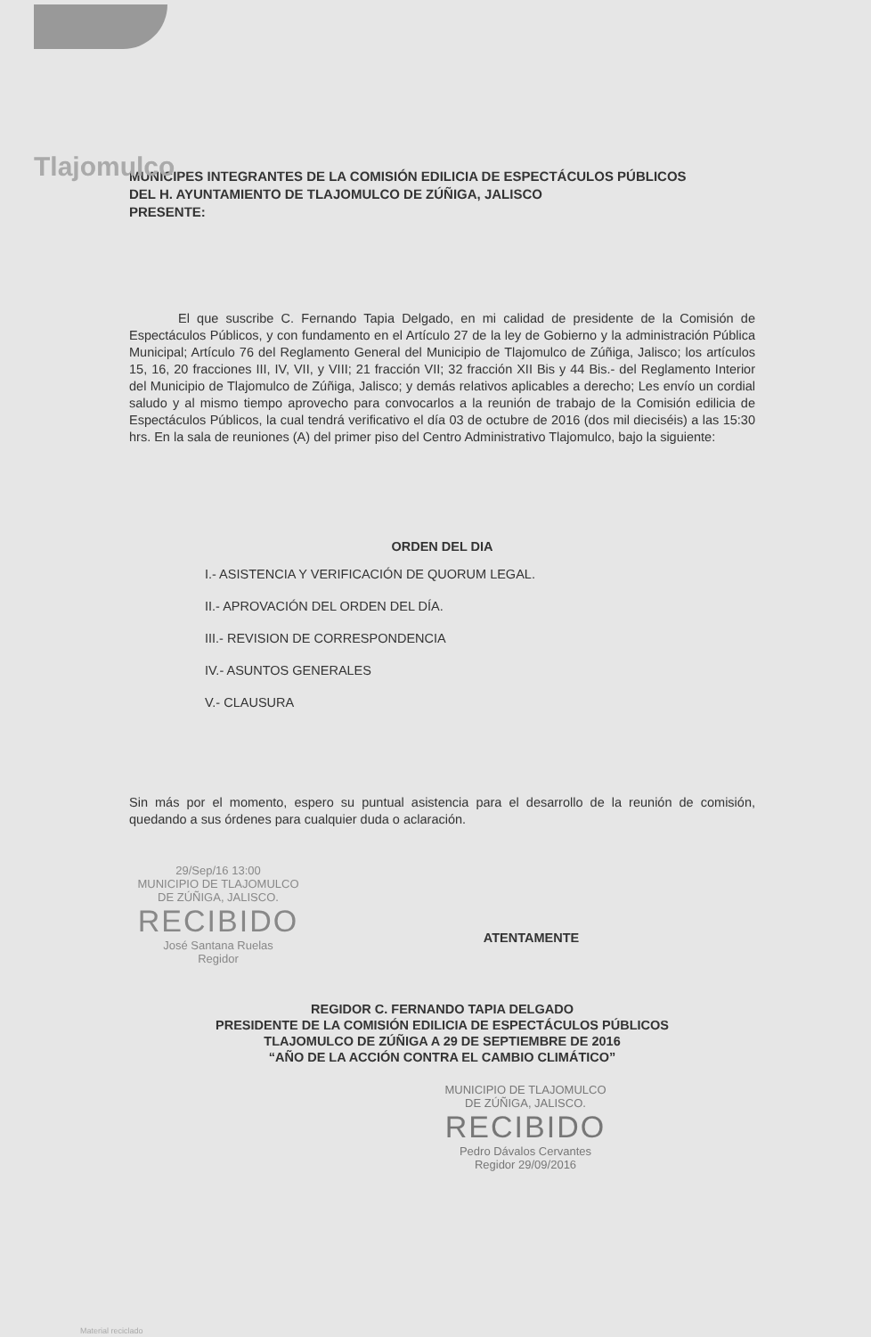Tlajomulco
MUNICIPES INTEGRANTES DE LA COMISIÓN EDILICIA DE ESPECTÁCULOS PÚBLICOS
DEL H. AYUNTAMIENTO DE TLAJOMULCO DE ZÚÑIGA, JALISCO
PRESENTE:
El que suscribe C. Fernando Tapia Delgado, en mi calidad de presidente de la Comisión de Espectáculos Públicos, y con fundamento en el Artículo 27 de la ley de Gobierno y la administración Pública Municipal; Artículo 76 del Reglamento General del Municipio de Tlajomulco de Zúñiga, Jalisco; los artículos 15, 16, 20 fracciones III, IV, VII, y VIII; 21 fracción VII; 32 fracción XII Bis y 44 Bis.- del Reglamento Interior del Municipio de Tlajomulco de Zúñiga, Jalisco; y demás relativos aplicables a derecho; Les envío un cordial saludo y al mismo tiempo aprovecho para convocarlos a la reunión de trabajo de la Comisión edilicia de Espectáculos Públicos, la cual tendrá verificativo el día 03 de octubre de 2016 (dos mil dieciséis) a las 15:30 hrs. En la sala de reuniones (A) del primer piso del Centro Administrativo Tlajomulco, bajo la siguiente:
ORDEN DEL DIA
I.- ASISTENCIA Y VERIFICACIÓN DE QUORUM LEGAL.
II.- APROVACIÓN DEL ORDEN DEL DÍA.
III.- REVISION DE CORRESPONDENCIA
IV.- ASUNTOS GENERALES
V.- CLAUSURA
Sin más por el momento, espero su puntual asistencia para el desarrollo de la reunión de comisión, quedando a sus órdenes para cualquier duda o aclaración.
29/Sep/16 13:00
MUNICIPIO DE TLAJOMULCO
DE ZÚÑIGA, JALISCO.
RECIBIDO
José Santana Ruelas
Regidor
ATENTAMENTE
REGIDOR C. FERNANDO TAPIA DELGADO
PRESIDENTE DE LA COMISIÓN EDILICIA DE ESPECTÁCULOS PÚBLICOS
TLAJOMULCO DE ZÚÑIGA A 29 DE SEPTIEMBRE DE 2016
“AÑO DE LA ACCIÓN CONTRA EL CAMBIO CLIMÁTICO”
MUNICIPIO DE TLAJOMULCO
DE ZÚÑIGA, JALISCO.
RECIBIDO
Pedro Dávalos Cervantes
Regidor 29/09/2016
Material reciclado